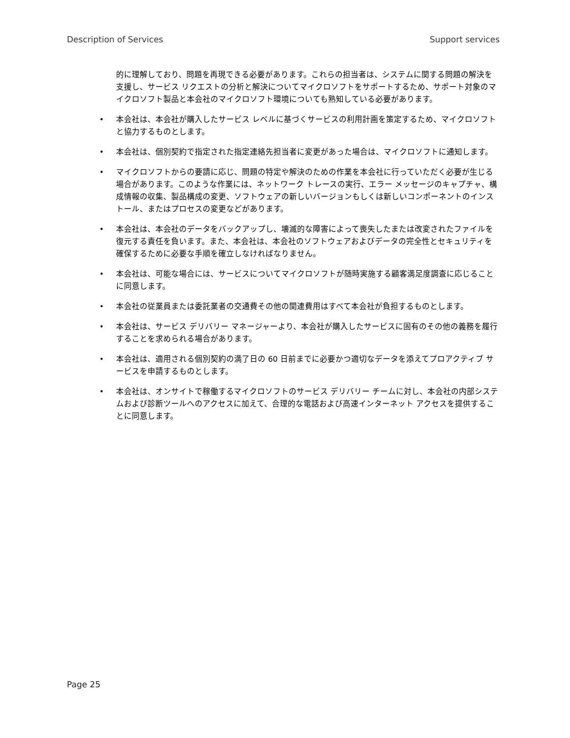Description of Services Support services
的に理解しており、問題を再現できる必要があります。これらの担当者は、システムに関する問題の解決を支援し、サービス リクエストの分析と解決についてマイクロソフトをサポートするため、サポート対象のマイクロソフト製品と本会社のマイクロソフト環境についても熟知している必要があります。
• 本会社は、本会社が購入したサービス レベルに基づくサービスの利用計画を策定するため、マイクロソフトと協力するものとします。
• 本会社は、個別契約で指定された指定連絡先担当者に変更があった場合は、マイクロソフトに通知します。
• マイクロソフトからの要請に応じ、問題の特定や解決のための作業を本会社に行っていただく必要が生じる場合があります。このような作業には、ネットワーク トレースの実行、エラー メッセージのキャプチャ、構成情報の収集、製品構成の変更、ソフトウェアの新しいバージョンもしくは新しいコンポーネントのインストール、またはプロセスの変更などがあります。
• 本会社は、本会社のデータをバックアップし、壊滅的な障害によって喪失したまたは改変されたファイルを復元する責任を負います。また、本会社は、本会社のソフトウェアおよびデータの完全性とセキュリティを確保するために必要な手順を確立しなければなりません。
• 本会社は、可能な場合には、サービスについてマイクロソフトが随時実施する顧客満足度調査に応じることに同意します。
• 本会社の従業員または委託業者の交通費その他の関連費用はすべて本会社が負担するものとします。
• 本会社は、サービス デリバリー マネージャーより、本会社が購入したサービスに固有のその他の義務を履行することを求められる場合があります。
• 本会社は、適用される個別契約の満了日の 60 日前までに必要かつ適切なデータを添えてプロアクティブ サービスを申請するものとします。
• 本会社は、オンサイトで稼働するマイクロソフトのサービス デリバリー チームに対し、本会社の内部システムおよび診断ツールへのアクセスに加えて、合理的な電話および高速インターネット アクセスを提供することに同意します。
Page 25